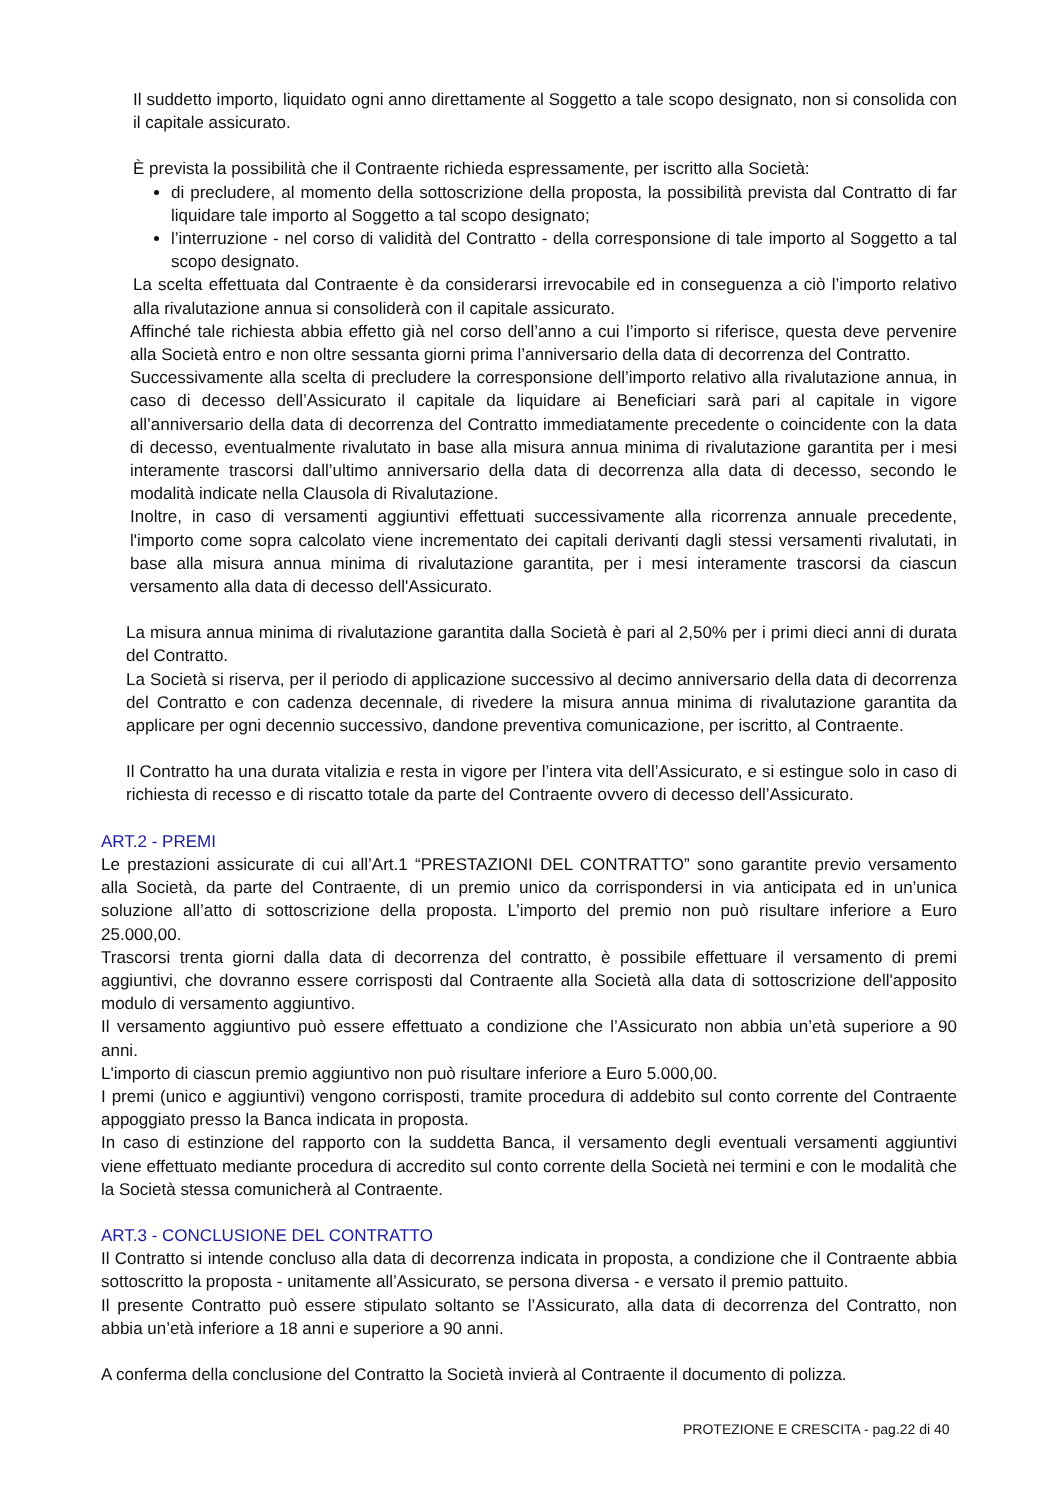Il suddetto importo, liquidato ogni anno direttamente al Soggetto a tale scopo designato, non si consolida con il capitale assicurato.
È prevista la possibilità che il Contraente richieda espressamente, per iscritto alla Società:
di precludere, al momento della sottoscrizione della proposta, la possibilità prevista dal Contratto di far liquidare tale importo al Soggetto a tal scopo designato;
l’interruzione - nel corso di validità del Contratto - della corresponsione di tale importo al Soggetto a tal scopo designato.
La scelta effettuata dal Contraente è da considerarsi irrevocabile ed in conseguenza a ciò l’importo relativo alla rivalutazione annua si consoliderà con il capitale assicurato.
Affinché tale richiesta abbia effetto già nel corso dell’anno a cui l’importo si riferisce, questa deve pervenire alla Società entro e non oltre sessanta giorni prima l’anniversario della data di decorrenza del Contratto.
Successivamente alla scelta di precludere la corresponsione dell’importo relativo alla rivalutazione annua, in caso di decesso dell’Assicurato il capitale da liquidare ai Beneficiari sarà pari al capitale in vigore all’anniversario della data di decorrenza del Contratto immediatamente precedente o coincidente con la data di decesso, eventualmente rivalutato in base alla misura annua minima di rivalutazione garantita per i mesi interamente trascorsi dall’ultimo anniversario della data di decorrenza alla data di decesso, secondo le modalità indicate nella Clausola di Rivalutazione.
Inoltre, in caso di versamenti aggiuntivi effettuati successivamente alla ricorrenza annuale precedente, l'importo come sopra calcolato viene incrementato dei capitali derivanti dagli stessi versamenti rivalutati, in base alla misura annua minima di rivalutazione garantita, per i mesi interamente trascorsi da ciascun versamento alla data di decesso dell'Assicurato.
La misura annua minima di rivalutazione garantita dalla Società è pari al 2,50% per i primi dieci anni di durata del Contratto.
La Società si riserva, per il periodo di applicazione successivo al decimo anniversario della data di decorrenza del Contratto e con cadenza decennale, di rivedere la misura annua minima di rivalutazione garantita da applicare per ogni decennio successivo, dandone preventiva comunicazione, per iscritto, al Contraente.
Il Contratto ha una durata vitalizia e resta in vigore per l’intera vita dell’Assicurato, e si estingue solo in caso di richiesta di recesso e di riscatto totale da parte del Contraente ovvero di decesso dell’Assicurato.
ART.2 - PREMI
Le prestazioni assicurate di cui all’Art.1 “PRESTAZIONI DEL CONTRATTO” sono garantite previo versamento alla Società, da parte del Contraente, di un premio unico da corrispondersi in via anticipata ed in un’unica soluzione all’atto di sottoscrizione della proposta. L’importo del premio non può risultare inferiore a Euro 25.000,00.
Trascorsi trenta giorni dalla data di decorrenza del contratto, è possibile effettuare il versamento di premi aggiuntivi, che dovranno essere corrisposti dal Contraente alla Società alla data di sottoscrizione dell'apposito modulo di versamento aggiuntivo.
Il versamento aggiuntivo può essere effettuato a condizione che l’Assicurato non abbia un’età superiore a 90 anni.
L'importo di ciascun premio aggiuntivo non può risultare inferiore a Euro 5.000,00.
I premi (unico e aggiuntivi) vengono corrisposti, tramite procedura di addebito sul conto corrente del Contraente appoggiato presso la Banca indicata in proposta.
In caso di estinzione del rapporto con la suddetta Banca, il versamento degli eventuali versamenti aggiuntivi viene effettuato mediante procedura di accredito sul conto corrente della Società nei termini e con le modalità che la Società stessa comunicherà al Contraente.
ART.3 - CONCLUSIONE DEL CONTRATTO
Il Contratto si intende concluso alla data di decorrenza indicata in proposta, a condizione che il Contraente abbia sottoscritto la proposta - unitamente all’Assicurato, se persona diversa - e versato il premio pattuito.
Il presente Contratto può essere stipulato soltanto se l’Assicurato, alla data di decorrenza del Contratto, non abbia un’età inferiore a 18 anni e superiore a 90 anni.
A conferma della conclusione del Contratto la Società invierà al Contraente il documento di polizza.
PROTEZIONE E CRESCITA - pag.22 di 40